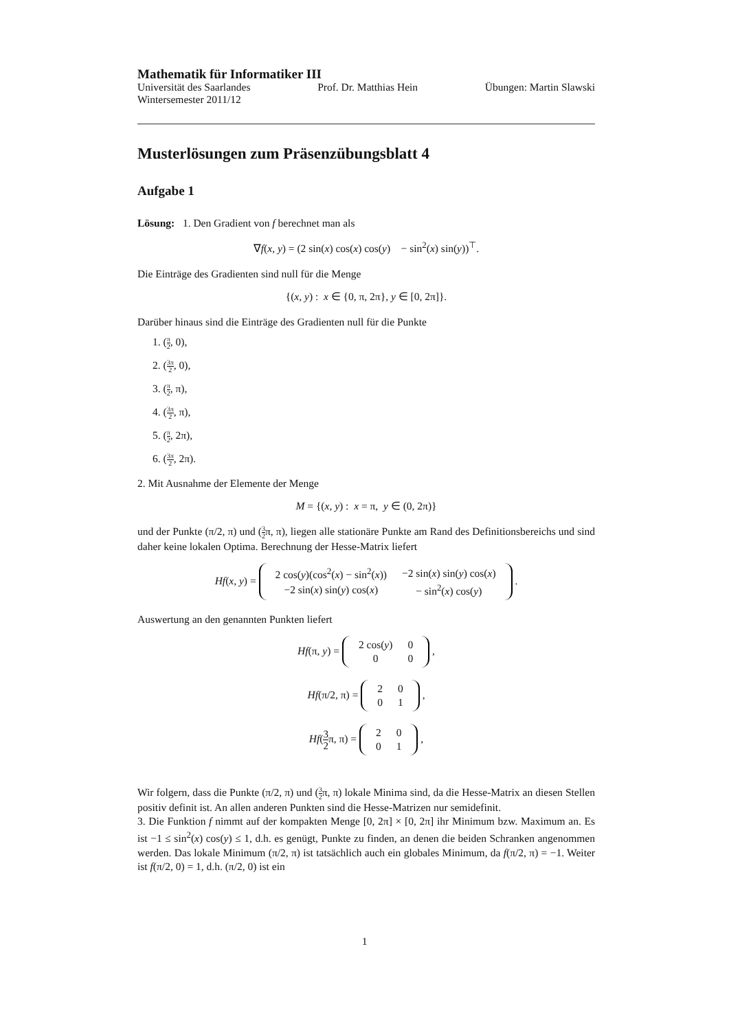Mathematik für Informatiker III
Universität des Saarlandes Prof. Dr. Matthias Hein Übungen: Martin Slawski
Wintersemester 2011/12
Musterlösungen zum Präsenzübungsblatt 4
Aufgabe 1
Lösung: 1. Den Gradient von f berechnet man als
∇f(x, y) = (2 sin(x) cos(x) cos(y) − sin<sup>2</sup>(x) sin(y))<sup>⊤</sup>.
Die Einträge des Gradienten sind null für die Menge
{(x, y) : x ∈ {0, π, 2π}, y ∈ [0, 2π]}.
Darüber hinaus sind die Einträge des Gradienten null für die Punkte
1. (π 2, 0),
2. (3π 2, 0),
3. (π 2, π),
4. (3π 2, π),
5. (π 2, 2π),
6. (3π 2, 2π).
2. Mit Ausnahme der Elemente der Menge
M = {(x, y) : x = π, y ∈ (0, 2π)}
und der Punkte (π/2, π) und (3 2π, π), liegen alle stationäre Punkte am Rand des Definitionsbereichs und sind daher keine lokalen Optima. Berechnung der Hesse-Matrix liefert
Hf(x, y) =
| 2 cos( y )(cos<sup>2</sup>( x ) − sin<sup>2</sup>( x )) | −2 sin( x ) sin( y ) cos( x ) |
| −2 sin( x ) sin( y ) cos( x ) | − sin<sup>2</sup>( x ) cos( y ) |
.
Auswertung an den genannten Punkten liefert
Hf(π, y) =
| 2 cos( y ) | 0 |
| 0 | 0 |
,
Hf(π/2, π) =
| 2 | 0 |
| 0 | 1 |
,
Hf(3 2π, π) =
| 2 | 0 |
| 0 | 1 |
,
Wir folgern, dass die Punkte (π/2, π) und (3 2π, π) lokale Minima sind, da die Hesse-Matrix an diesen Stellen positiv definit ist. An allen anderen Punkten sind die Hesse-Matrizen nur semidefinit.
3. Die Funktion f nimmt auf der kompakten Menge [0, 2π] × [0, 2π] ihr Minimum bzw. Maximum an. Es ist −1 ≤ sin<sup>2</sup>(x) cos(y) ≤ 1, d.h. es genügt, Punkte zu finden, an denen die beiden Schranken angenommen werden. Das lokale Minimum (π/2, π) ist tatsächlich auch ein globales Minimum, da f(π/2, π) = −1. Weiter ist f(π/2, 0) = 1, d.h. (π/2, 0) ist ein
1